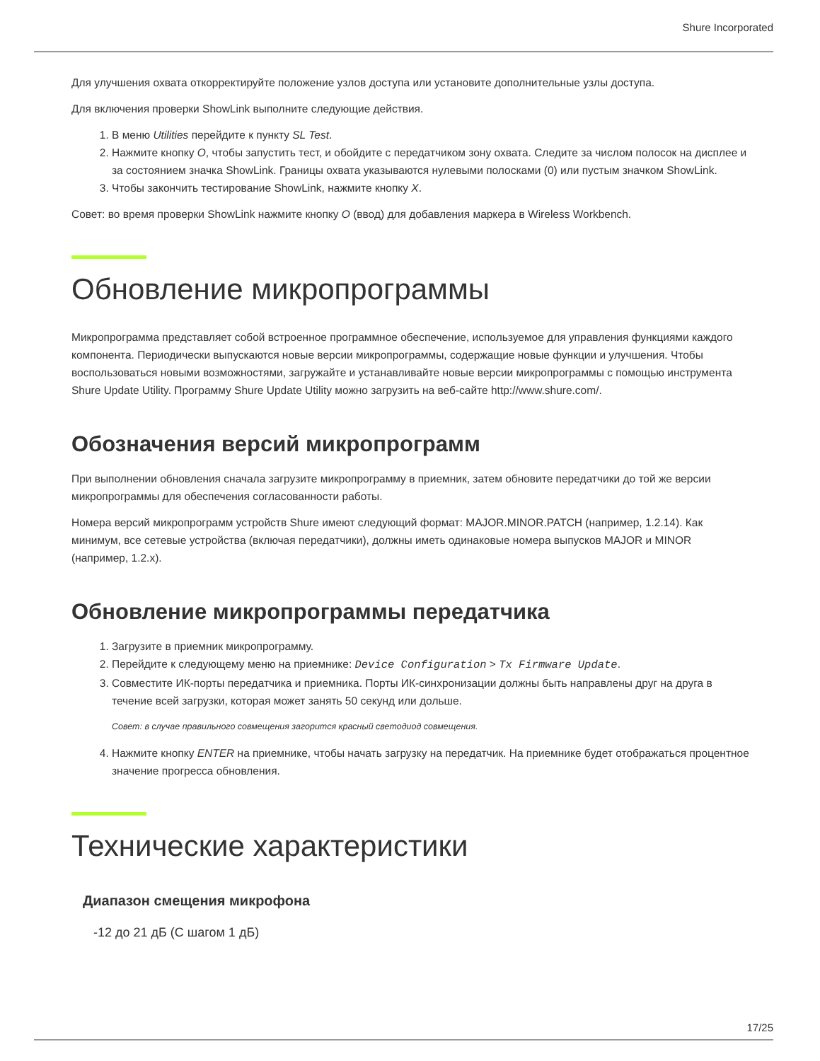Shure Incorporated
Для улучшения охвата откорректируйте положение узлов доступа или установите дополнительные узлы доступа.
Для включения проверки ShowLink выполните следующие действия.
1. В меню Utilities перейдите к пункту SL Test.
2. Нажмите кнопку O, чтобы запустить тест, и обойдите с передатчиком зону охвата. Следите за числом полосок на дисплее и за состоянием значка ShowLink. Границы охвата указываются нулевыми полосками (0) или пустым значком ShowLink.
3. Чтобы закончить тестирование ShowLink, нажмите кнопку X.
Совет: во время проверки ShowLink нажмите кнопку O (ввод) для добавления маркера в Wireless Workbench.
Обновление микропрограммы
Микропрограмма представляет собой встроенное программное обеспечение, используемое для управления функциями каждого компонента. Периодически выпускаются новые версии микропрограммы, содержащие новые функции и улучшения. Чтобы воспользоваться новыми возможностями, загружайте и устанавливайте новые версии микропрограммы с помощью инструмента Shure Update Utility. Программу Shure Update Utility можно загрузить на веб-сайте http://www.shure.com/.
Обозначения версий микропрограмм
При выполнении обновления сначала загрузите микропрограмму в приемник, затем обновите передатчики до той же версии микропрограммы для обеспечения согласованности работы.
Номера версий микропрограмм устройств Shure имеют следующий формат: MAJOR.MINOR.PATCH (например, 1.2.14). Как минимум, все сетевые устройства (включая передатчики), должны иметь одинаковые номера выпусков MAJOR и MINOR (например, 1.2.x).
Обновление микропрограммы передатчика
1. Загрузите в приемник микропрограмму.
2. Перейдите к следующему меню на приемнике: Device Configuration > Tx Firmware Update.
3. Совместите ИК-порты передатчика и приемника. Порты ИК-синхронизации должны быть направлены друг на друга в течение всей загрузки, которая может занять 50 секунд или дольше.
Совет: в случае правильного совмещения загорится красный светодиод совмещения.
4. Нажмите кнопку ENTER на приемнике, чтобы начать загрузку на передатчик. На приемнике будет отображаться процентное значение прогресса обновления.
Технические характеристики
Диапазон смещения микрофона
-12 до 21 дБ (С шагом 1 дБ)
17/25